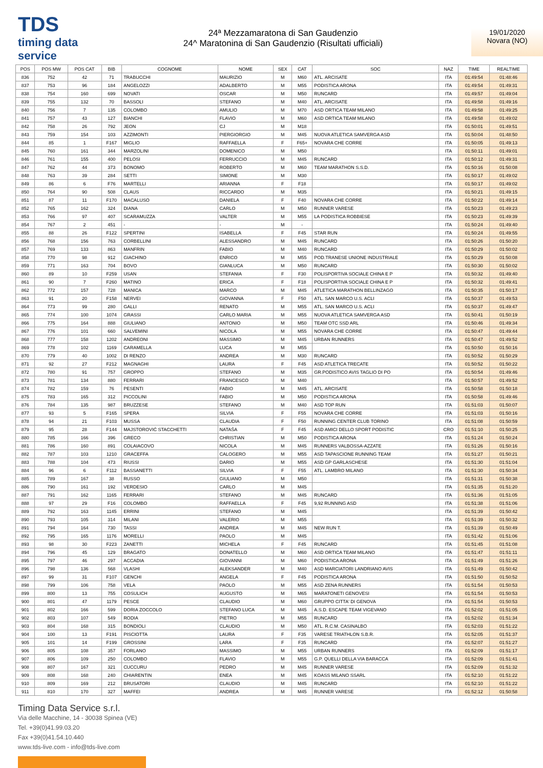TDS
timing data service
24ª Mezzamaratona di San Gaudenzio
24^ Maratonina di San Gaudenzio (Risultati ufficiali)
19/01/2020
Novara (NO)
| POS | POS MW | POS CAT | BIB | COGNOME | NOME | SEX | CAT | SOC | NAZ | TIME | REALTIME |
| --- | --- | --- | --- | --- | --- | --- | --- | --- | --- | --- | --- |
| 836 | 752 | 42 | 71 | TRABUCCHI | MAURIZIO | M | M60 | ATL. ARCISATE | ITA | 01:49:54 | 01:48:46 |
| 837 | 753 | 96 | 184 | ANGELOZZI | ADALBERTO | M | M55 | PODISTICA ARONA | ITA | 01:49:54 | 01:49:31 |
| 838 | 754 | 160 | 699 | NOVATI | OSCAR | M | M50 | RUNCARD | ITA | 01:49:57 | 01:49:04 |
| 839 | 755 | 132 | 70 | BASSOLI | STEFANO | M | M40 | ATL. ARCISATE | ITA | 01:49:58 | 01:49:16 |
| 840 | 756 | 7 | 135 | COLOMBO | AMULIO | M | M70 | ASD ORTICA TEAM MILANO | ITA | 01:49:58 | 01:49:25 |
| 841 | 757 | 43 | 127 | BIANCHI | FLAVIO | M | M60 | ASD ORTICA TEAM MILANO | ITA | 01:49:58 | 01:49:02 |
| 842 | 758 | 26 | 792 | JEON | CJ | M | M18 | | ITA | 01:50:01 | 01:49:51 |
| 843 | 759 | 154 | 103 | AZZIMONTI | PIERGIORGIO | M | M45 | NUOVA ATLETICA SAMVERGA ASD | ITA | 01:50:04 | 01:48:50 |
| 844 | 85 | 1 | F167 | MIGLIO | RAFFAELLA | F | F65+ | NOVARA CHE CORRE | ITA | 01:50:05 | 01:49:13 |
| 845 | 760 | 161 | 344 | MARZOLINI | DOMENICO | M | M50 | | ITA | 01:50:11 | 01:49:01 |
| 846 | 761 | 155 | 400 | PELOSI | FERRUCCIO | M | M45 | RUNCARD | ITA | 01:50:12 | 01:49:31 |
| 847 | 762 | 44 | 373 | BONOMO | ROBERTO | M | M60 | TEAM MARATHON S.S.D. | ITA | 01:50:16 | 01:50:08 |
| 848 | 763 | 39 | 284 | SETTI | SIMONE | M | M30 | | ITA | 01:50:17 | 01:49:02 |
| 849 | 86 | 6 | F76 | MARTELLI | ARIANNA | F | F18 | | ITA | 01:50:17 | 01:49:02 |
| 850 | 764 | 90 | 508 | CLAUS | RICCARDO | M | M35 | | ITA | 01:50:21 | 01:49:15 |
| 851 | 87 | 11 | F170 | MACALUSO | DANIELA | F | F40 | NOVARA CHE CORRE | ITA | 01:50:22 | 01:49:14 |
| 852 | 765 | 162 | 324 | DIANA | CARLO | M | M50 | RUNNER VARESE | ITA | 01:50:23 | 01:49:23 |
| 853 | 766 | 97 | 407 | SCARAMUZZA | VALTER | M | M55 | LA PODISTICA ROBBIESE | ITA | 01:50:23 | 01:49:39 |
| 854 | 767 | 2 | 451 | - | - | M | - | | ITA | 01:50:24 | 01:49:40 |
| 855 | 88 | 26 | F122 | SPERTINI | ISABELLA | F | F45 | STAR RUN | ITA | 01:50:24 | 01:49:55 |
| 856 | 768 | 156 | 763 | CORBELLINI | ALESSANDRO | M | M45 | RUNCARD | ITA | 01:50:26 | 01:50:20 |
| 857 | 769 | 133 | 863 | MANFRIN | FABIO | M | M40 | RUNCARD | ITA | 01:50:29 | 01:50:02 |
| 858 | 770 | 98 | 912 | GIACHINO | ENRICO | M | M55 | POD.TRANESE UNIONE INDUSTRIALE | ITA | 01:50:29 | 01:50:08 |
| 859 | 771 | 163 | 704 | BOVO | GIANLUCA | M | M50 | RUNCARD | ITA | 01:50:30 | 01:50:02 |
| 860 | 89 | 10 | F259 | USAN | STEFANIA | F | F30 | POLISPORTIVA SOCIALE CHINA E P | ITA | 01:50:32 | 01:49:40 |
| 861 | 90 | 7 | F260 | MATINO | ERICA | F | F18 | POLISPORTIVA SOCIALE CHINA E P | ITA | 01:50:32 | 01:49:41 |
| 862 | 772 | 157 | 728 | MANICA | MARCO | M | M45 | ATLETICA MARATHON BELLINZAGO | ITA | 01:50:35 | 01:50:17 |
| 863 | 91 | 20 | F158 | NERVEI | GIOVANNA | F | F50 | ATL. SAN MARCO U.S. ACLI | ITA | 01:50:37 | 01:49:53 |
| 864 | 773 | 99 | 280 | GALLI | RENATO | M | M55 | ATL. SAN MARCO U.S. ACLI | ITA | 01:50:37 | 01:49:47 |
| 865 | 774 | 100 | 1074 | GRASSI | CARLO MARIA | M | M55 | NUOVA ATLETICA SAMVERGA ASD | ITA | 01:50:41 | 01:50:19 |
| 866 | 775 | 164 | 888 | GIULIANO | ANTONIO | M | M50 | TEAM OTC SSD ARL | ITA | 01:50:46 | 01:49:34 |
| 867 | 776 | 101 | 660 | SALVEMINI | NICOLA | M | M55 | NOVARA CHE CORRE | ITA | 01:50:47 | 01:49:44 |
| 868 | 777 | 158 | 1202 | ANDREONI | MASSIMO | M | M45 | URBAN RUNNERS | ITA | 01:50:47 | 01:49:52 |
| 869 | 778 | 102 | 1169 | CARAMELLA | LUCA | M | M55 | | ITA | 01:50:50 | 01:50:16 |
| 870 | 779 | 40 | 1002 | DI RENZO | ANDREA | M | M30 | RUNCARD | ITA | 01:50:52 | 01:50:29 |
| 871 | 92 | 27 | F212 | MAGNAGHI | LAURA | F | F45 | ASD ATLETICA TRECATE | ITA | 01:50:52 | 01:50:22 |
| 872 | 780 | 91 | 757 | GROPPO | STEFANO | M | M35 | GR.PODISTICO AVIS TAGLIO DI PO | ITA | 01:50:54 | 01:49:46 |
| 873 | 781 | 134 | 880 | FERRARI | FRANCESCO | M | M40 | | ITA | 01:50:57 | 01:49:52 |
| 874 | 782 | 159 | 76 | PESENTI | FABIO | M | M45 | ATL. ARCISATE | ITA | 01:50:58 | 01:50:18 |
| 875 | 783 | 165 | 312 | PICCOLINI | FABIO | M | M50 | PODISTICA ARONA | ITA | 01:50:58 | 01:49:46 |
| 876 | 784 | 135 | 987 | BRUZZESE | STEFANO | M | M40 | ASD TOP RUN | ITA | 01:51:03 | 01:50:07 |
| 877 | 93 | 5 | F165 | SPERA | SILVIA | F | F55 | NOVARA CHE CORRE | ITA | 01:51:03 | 01:50:16 |
| 878 | 94 | 21 | F103 | MUSSA | CLAUDIA | F | F50 | RUNNING CENTER CLUB TORINO | ITA | 01:51:08 | 01:50:59 |
| 879 | 95 | 28 | F144 | MAJSTOROVIĆ STACCHETTI | NATAŠA | F | F45 | ASD AMICI DELLO SPORT PODISTIC | CRO | 01:51:10 | 01:50:25 |
| 880 | 785 | 166 | 396 | GRECO | CHRISTIAN | M | M50 | PODISTICA ARONA | ITA | 01:51:24 | 01:50:24 |
| 881 | 786 | 160 | 891 | COLAIACOVO | NICOLA | M | M45 | RUNNERS VALBOSSA-AZZATE | ITA | 01:51:26 | 01:50:16 |
| 882 | 787 | 103 | 1210 | GRACEFFA | CALOGERO | M | M55 | ASD TAPASCIONE RUNNING TEAM | ITA | 01:51:27 | 01:50:21 |
| 883 | 788 | 104 | 473 | RIUSSI | DARIO | M | M55 | ASD GP GARLASCHESE | ITA | 01:51:30 | 01:51:04 |
| 884 | 96 | 6 | F112 | BASSANETTI | SILVIA | F | F55 | ATL. LAMBRO MILANO | ITA | 01:51:30 | 01:50:34 |
| 885 | 789 | 167 | 38 | RUSSO | GIULIANO | M | M50 | | ITA | 01:51:31 | 01:50:38 |
| 886 | 790 | 161 | 192 | VERDESIO | CARLO | M | M45 | | ITA | 01:51:35 | 01:51:20 |
| 887 | 791 | 162 | 1165 | FERRARI | STEFANO | M | M45 | RUNCARD | ITA | 01:51:36 | 01:51:05 |
| 888 | 97 | 29 | F16 | COLOMBO | RAFFAELLA | F | F45 | 9,92 RUNNING ASD | ITA | 01:51:38 | 01:51:06 |
| 889 | 792 | 163 | 1145 | ERRINI | STEFANO | M | M45 | | ITA | 01:51:39 | 01:50:42 |
| 890 | 793 | 105 | 314 | MILANI | VALERIO | M | M55 | | ITA | 01:51:39 | 01:50:32 |
| 891 | 794 | 164 | 730 | TASSI | ANDREA | M | M45 | NEW RUN T. | ITA | 01:51:39 | 01:50:49 |
| 892 | 795 | 165 | 1176 | MORELLI | PAOLO | M | M45 | | ITA | 01:51:42 | 01:51:06 |
| 893 | 98 | 30 | F223 | ZANETTI | MICHELA | F | F45 | RUNCARD | ITA | 01:51:45 | 01:51:08 |
| 894 | 796 | 45 | 129 | BRAGATO | DONATELLO | M | M60 | ASD ORTICA TEAM MILANO | ITA | 01:51:47 | 01:51:11 |
| 895 | 797 | 46 | 297 | ACCADIA | GIOVANNI | M | M60 | PODISTICA ARONA | ITA | 01:51:49 | 01:51:26 |
| 896 | 798 | 136 | 568 | VLASHI | ALEKSANDER | M | M40 | ASD MARCIATORI LANDRIANO AVIS | ITA | 01:51:49 | 01:50:42 |
| 897 | 99 | 31 | F107 | GENCHI | ANGELA | F | F45 | PODISTICA ARONA | ITA | 01:51:50 | 01:50:52 |
| 898 | 799 | 106 | 758 | VELA | PAOLO | M | M55 | ASD ZENA RUNNERS | ITA | 01:51:54 | 01:50:53 |
| 899 | 800 | 13 | 755 | COSULICH | AUGUSTO | M | M65 | MARATONETI GENOVESI | ITA | 01:51:54 | 01:50:53 |
| 900 | 801 | 47 | 1179 | PESCE | CLAUDIO | M | M60 | GRUPPO CITTA' DI GENOVA | ITA | 01:51:54 | 01:50:53 |
| 901 | 802 | 166 | 599 | DORIA ZOCCOLO | STEFANO LUCA | M | M45 | A.S.D. ESCAPE TEAM VIGEVANO | ITA | 01:52:02 | 01:51:05 |
| 902 | 803 | 107 | 549 | RODIA | PIETRO | M | M55 | RUNCARD | ITA | 01:52:02 | 01:51:34 |
| 903 | 804 | 168 | 315 | BONDIOLI | CLAUDIO | M | M50 | ATL. R.C.M. CASINALBO | ITA | 01:52:03 | 01:51:22 |
| 904 | 100 | 13 | F191 | PISCIOTTA | LAURA | F | F35 | VARESE TRIATHLON S.B.R. | ITA | 01:52:05 | 01:51:37 |
| 905 | 101 | 14 | F199 | GROSSINI | LARA | F | F35 | RUNCARD | ITA | 01:52:07 | 01:51:27 |
| 906 | 805 | 108 | 357 | FORLANO | MASSIMO | M | M55 | URBAN RUNNERS | ITA | 01:52:09 | 01:51:17 |
| 907 | 806 | 109 | 250 | COLOMBO | FLAVIO | M | M55 | G.P. QUELLI DELLA VIA BARACCA | ITA | 01:52:09 | 01:51:41 |
| 908 | 807 | 167 | 321 | CUCCURU | PEDRO | M | M45 | RUNNER VARESE | ITA | 01:52:09 | 01:51:32 |
| 909 | 808 | 168 | 240 | CHIARENTIN | ENEA | M | M45 | KOASS MILANO SSARL | ITA | 01:52:10 | 01:51:22 |
| 910 | 809 | 169 | 212 | BRUSATORI | CLAUDIO | M | M45 | RUNCARD | ITA | 01:52:10 | 01:51:22 |
| 911 | 810 | 170 | 327 | MAFFEI | ANDREA | M | M45 | RUNNER VARESE | ITA | 01:52:12 | 01:50:58 |
Timing Data Service s.r.l.
Via delle Macchine, 14 - 30038 Spinea (VE)
Tel. +39(0)41.99.03.20
Fax +39(0)41.54.10.440
www.tds-live.com - info@tds-live.com